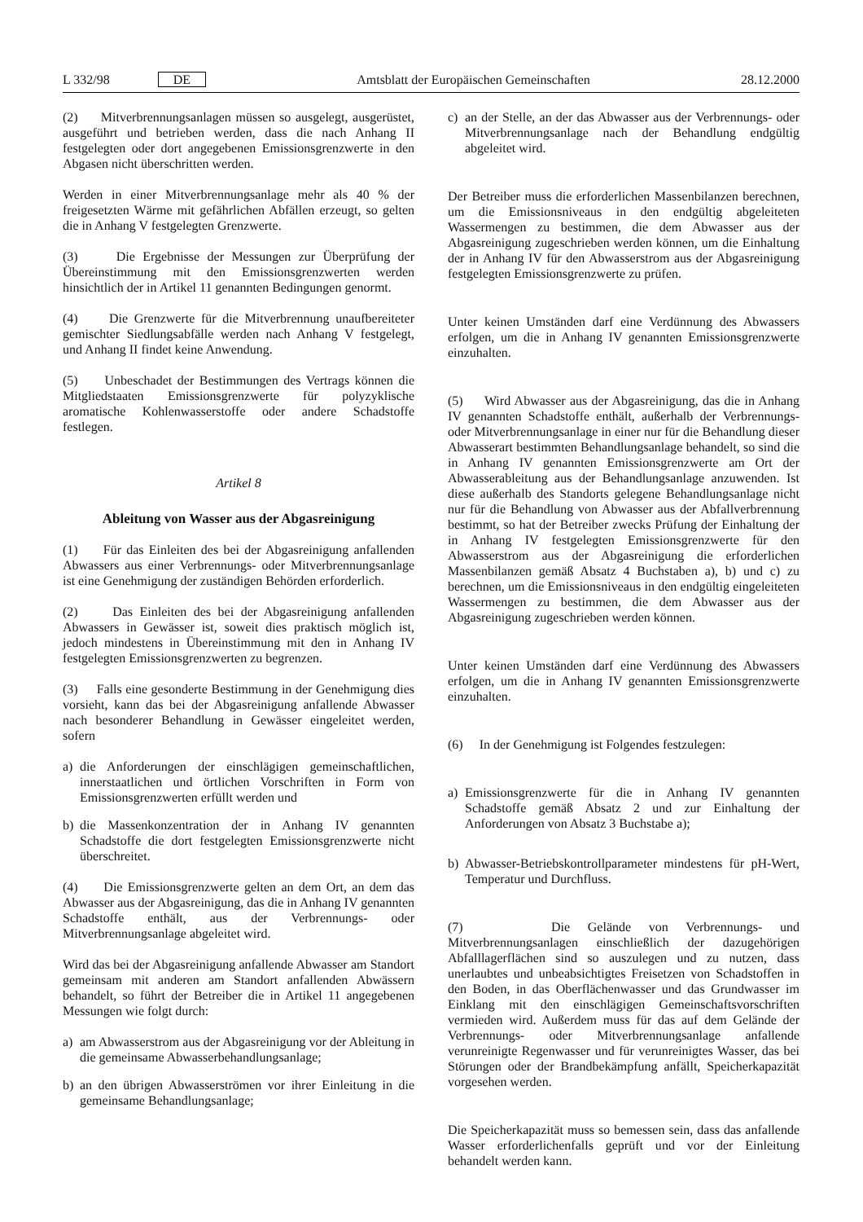L 332/98 DE Amtsblatt der Europäischen Gemeinschaften 28.12.2000
(2) Mitverbrennungsanlagen müssen so ausgelegt, ausgerüstet, ausgeführt und betrieben werden, dass die nach Anhang II festgelegten oder dort angegebenen Emissionsgrenzwerte in den Abgasen nicht überschritten werden.
Werden in einer Mitverbrennungsanlage mehr als 40 % der freigesetzten Wärme mit gefährlichen Abfällen erzeugt, so gelten die in Anhang V festgelegten Grenzwerte.
(3) Die Ergebnisse der Messungen zur Überprüfung der Übereinstimmung mit den Emissionsgrenzwerten werden hinsichtlich der in Artikel 11 genannten Bedingungen genormt.
(4) Die Grenzwerte für die Mitverbrennung unaufbereiteter gemischter Siedlungsabfälle werden nach Anhang V festgelegt, und Anhang II findet keine Anwendung.
(5) Unbeschadet der Bestimmungen des Vertrags können die Mitgliedstaaten Emissionsgrenzwerte für polyzyklische aromatische Kohlenwasserstoffe oder andere Schadstoffe festlegen.
Artikel 8
Ableitung von Wasser aus der Abgasreinigung
(1) Für das Einleiten des bei der Abgasreinigung anfallenden Abwassers aus einer Verbrennungs- oder Mitverbrennungsanlage ist eine Genehmigung der zuständigen Behörden erforderlich.
(2) Das Einleiten des bei der Abgasreinigung anfallenden Abwassers in Gewässer ist, soweit dies praktisch möglich ist, jedoch mindestens in Übereinstimmung mit den in Anhang IV festgelegten Emissionsgrenzwerten zu begrenzen.
(3) Falls eine gesonderte Bestimmung in der Genehmigung dies vorsieht, kann das bei der Abgasreinigung anfallende Abwasser nach besonderer Behandlung in Gewässer eingeleitet werden, sofern
a) die Anforderungen der einschlägigen gemeinschaftlichen, innerstaatlichen und örtlichen Vorschriften in Form von Emissionsgrenzwerten erfüllt werden und
b) die Massenkonzentration der in Anhang IV genannten Schadstoffe die dort festgelegten Emissionsgrenzwerte nicht überschreitet.
(4) Die Emissionsgrenzwerte gelten an dem Ort, an dem das Abwasser aus der Abgasreinigung, das die in Anhang IV genannten Schadstoffe enthält, aus der Verbrennungs- oder Mitverbrennungsanlage abgeleitet wird.
Wird das bei der Abgasreinigung anfallende Abwasser am Standort gemeinsam mit anderen am Standort anfallenden Abwässern behandelt, so führt der Betreiber die in Artikel 11 angegebenen Messungen wie folgt durch:
a) am Abwasserstrom aus der Abgasreinigung vor der Ableitung in die gemeinsame Abwasserbehandlungsanlage;
b) an den übrigen Abwasserströmen vor ihrer Einleitung in die gemeinsame Behandlungsanlage;
c) an der Stelle, an der das Abwasser aus der Verbrennungs- oder Mitverbrennungsanlage nach der Behandlung endgültig abgeleitet wird.
Der Betreiber muss die erforderlichen Massenbilanzen berechnen, um die Emissionsniveaus in den endgültig abgeleiteten Wassermengen zu bestimmen, die dem Abwasser aus der Abgasreinigung zugeschrieben werden können, um die Einhaltung der in Anhang IV für den Abwasserstrom aus der Abgasreinigung festgelegten Emissionsgrenzwerte zu prüfen.
Unter keinen Umständen darf eine Verdünnung des Abwassers erfolgen, um die in Anhang IV genannten Emissionsgrenzwerte einzuhalten.
(5) Wird Abwasser aus der Abgasreinigung, das die in Anhang IV genannten Schadstoffe enthält, außerhalb der Verbrennungs- oder Mitverbrennungsanlage in einer nur für die Behandlung dieser Abwasserart bestimmten Behandlungsanlage behandelt, so sind die in Anhang IV genannten Emissionsgrenzwerte am Ort der Abwasserableitung aus der Behandlungsanlage anzuwenden. Ist diese außerhalb des Standorts gelegene Behandlungsanlage nicht nur für die Behandlung von Abwasser aus der Abfallverbrennung bestimmt, so hat der Betreiber zwecks Prüfung der Einhaltung der in Anhang IV festgelegten Emissionsgrenzwerte für den Abwasserstrom aus der Abgasreinigung die erforderlichen Massenbilanzen gemäß Absatz 4 Buchstaben a), b) und c) zu berechnen, um die Emissionsniveaus in den endgültig eingeleiteten Wassermengen zu bestimmen, die dem Abwasser aus der Abgasreinigung zugeschrieben werden können.
Unter keinen Umständen darf eine Verdünnung des Abwassers erfolgen, um die in Anhang IV genannten Emissionsgrenzwerte einzuhalten.
(6) In der Genehmigung ist Folgendes festzulegen:
a) Emissionsgrenzwerte für die in Anhang IV genannten Schadstoffe gemäß Absatz 2 und zur Einhaltung der Anforderungen von Absatz 3 Buchstabe a);
b) Abwasser-Betriebskontrollparameter mindestens für pH-Wert, Temperatur und Durchfluss.
(7) Die Gelände von Verbrennungs- und Mitverbrennungsanlagen einschließlich der dazugehörigen Abfalllagerflächen sind so auszulegen und zu nutzen, dass unerlaubtes und unbeabsichtigtes Freisetzen von Schadstoffen in den Boden, in das Oberflächenwasser und das Grundwasser im Einklang mit den einschlägigen Gemeinschaftsvorschriften vermieden wird. Außerdem muss für das auf dem Gelände der Verbrennungs- oder Mitverbrennungsanlage anfallende verunreinigte Regenwasser und für verunreinigtes Wasser, das bei Störungen oder der Brandbekämpfung anfällt, Speicherkapazität vorgesehen werden.
Die Speicherkapazität muss so bemessen sein, dass das anfallende Wasser erforderlichenfalls geprüft und vor der Einleitung behandelt werden kann.